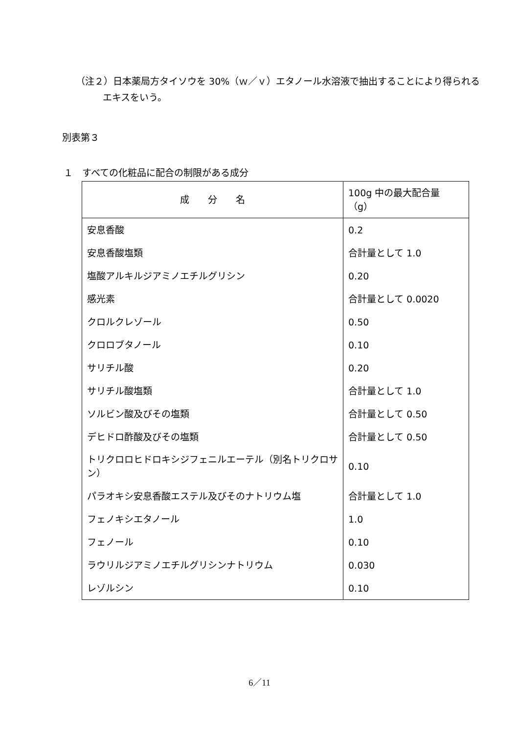（注２）日本薬局方タイソウを 30%（ｗ／ｖ）エタノール水溶液で抽出することにより得られるエキスをいう。
別表第３
１　すべての化粧品に配合の制限がある成分
| 成 分 名 | 100g 中の最大配合量（g） |
| --- | --- |
| 安息香酸 | 0.2 |
| 安息香酸塩類 | 合計量として 1.0 |
| 塩酸アルキルジアミノエチルグリシン | 0.20 |
| 感光素 | 合計量として 0.0020 |
| クロルクレゾール | 0.50 |
| クロロブタノール | 0.10 |
| サリチル酸 | 0.20 |
| サリチル酸塩類 | 合計量として 1.0 |
| ソルビン酸及びその塩類 | 合計量として 0.50 |
| デヒドロ酢酸及びその塩類 | 合計量として 0.50 |
| トリクロロヒドロキシジフェニルエーテル（別名トリクロサン） | 0.10 |
| パラオキシ安息香酸エステル及びそのナトリウム塩 | 合計量として 1.0 |
| フェノキシエタノール | 1.0 |
| フェノール | 0.10 |
| ラウリルジアミノエチルグリシンナトリウム | 0.030 |
| レゾルシン | 0.10 |
6／11